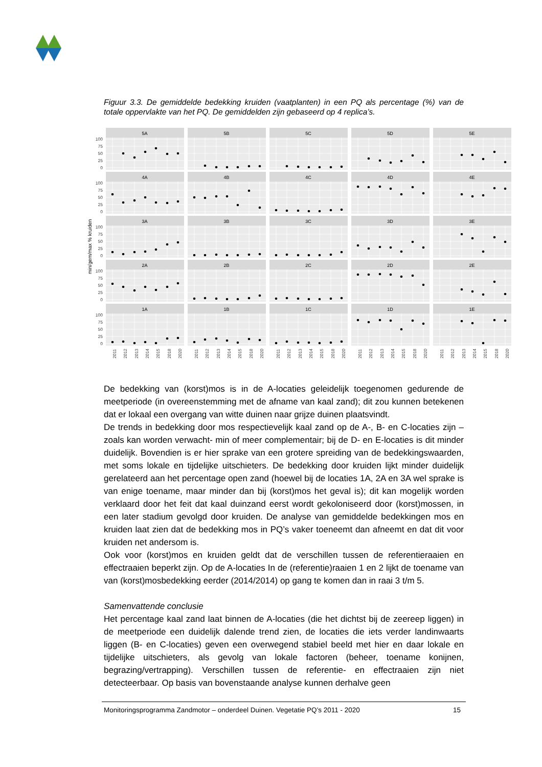Figuur 3.3. De gemiddelde bedekking kruiden (vaatplanten) in een PQ als percentage (%) van de totale oppervlakte van het PQ. De gemiddelden zijn gebaseerd op 4 replica’s.
100
75
50
25
0
100
75
50
25
0
100
75
50
25
0
100
75
50
25
0
100
75
50
25
0
min/gem/max % kruiden
5A
5B
5C
5D
5E
4A
4B
4C
4D
4E
3A
3B
3C
3D
3E
2A
2B
2C
2D
2E
1A
1B
1C
1D
1E
2011
2012
2013
2014
2015
2018
2020
2011
2012
2013
2014
2015
2018
2020
2011
2012
2013
2014
2015
2018
2020
2011
2012
2013
2014
2015
2018
2020
2011
2012
2013
2014
2015
2018
2020
De bedekking van (korst)mos is in de A-locaties geleidelijk toegenomen gedurende de meetperiode (in overeenstemming met de afname van kaal zand); dit zou kunnen betekenen dat er lokaal een overgang van witte duinen naar grijze duinen plaatsvindt.
De trends in bedekking door mos respectievelijk kaal zand op de A-, B- en C-locaties zijn –zoals kan worden verwacht- min of meer complementair; bij de D- en E-locaties is dit minder duidelijk. Bovendien is er hier sprake van een grotere spreiding van de bedekkingswaarden, met soms lokale en tijdelijke uitschieters. De bedekking door kruiden lijkt minder duidelijk gerelateerd aan het percentage open zand (hoewel bij de locaties 1A, 2A en 3A wel sprake is van enige toename, maar minder dan bij (korst)mos het geval is); dit kan mogelijk worden verklaard door het feit dat kaal duinzand eerst wordt gekoloniseerd door (korst)mossen, in een later stadium gevolgd door kruiden. De analyse van gemiddelde bedekkingen mos en kruiden laat zien dat de bedekking mos in PQ’s vaker toeneemt dan afneemt en dat dit voor kruiden net andersom is.
Ook voor (korst)mos en kruiden geldt dat de verschillen tussen de referentieraaien en effectraaien beperkt zijn. Op de A-locaties In de (referentie)raaien 1 en 2 lijkt de toename van van (korst)mosbedekking eerder (2014/2014) op gang te komen dan in raai 3 t/m 5.
Samenvattende conclusie
Het percentage kaal zand laat binnen de A-locaties (die het dichtst bij de zeereep liggen) in de meetperiode een duidelijk dalende trend zien, de locaties die iets verder landinwaarts liggen (B- en C-locaties) geven een overwegend stabiel beeld met hier en daar lokale en tijdelijke uitschieters, als gevolg van lokale factoren (beheer, toename konijnen, begrazing/vertrapping). Verschillen tussen de referentie- en effectraaien zijn niet detecteerbaar. Op basis van bovenstaande analyse kunnen derhalve geen
Monitoringsprogramma Zandmotor – onderdeel Duinen. Vegetatie PQ’s 2011 - 2020 15